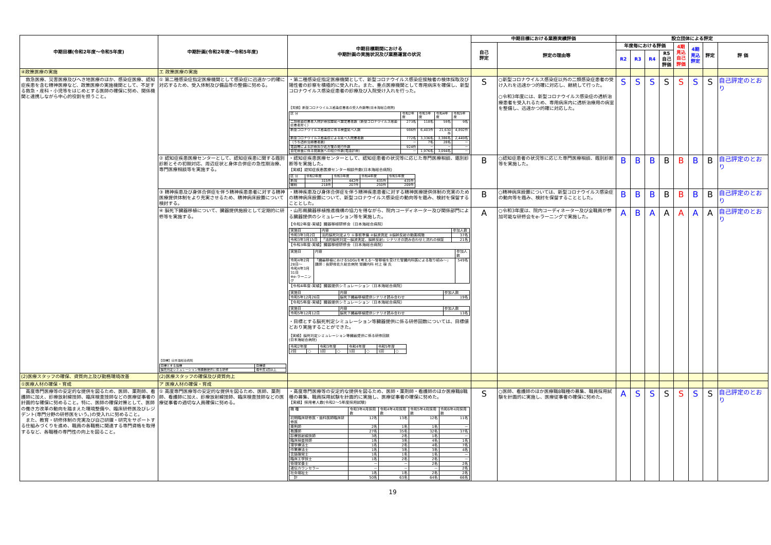| 中期目標(令和2年度～令和5年度) | 中期計画(令和2年度～令和5年度) | 中期目標期間における 中期計画の実施状況及び業務運営の状況 | 中期目標における業務実績評価 | | 設立団体による評定 | | | | | | | |
| --- | --- | --- | --- | --- | --- | --- | --- | --- | --- | --- | --- | --- |
| | | | 自己 評定 | 評定の理由等 | 年度毎における評価 | | | | 4期 見込 自己 評価 | 4期 見込 評定 | 評定 | 評 価 |
| | | | | | R2 | R3 | R4 | R5 自己 評価 | | | | |
| ④政策医療の実施 | エ 政策医療の実施 | | | | | | | | | | | |
| 救急医療、災害医療及びへき地医療のほか、感染症医療、認知症疾患を含む精神医療など、政策医療の実施機関として、不足する救急・産科・小児等をはじめとする医師の確保に努め、関係機関と連携しながら中心的役割を担うこと。 | ① 第二種感染症指定医療機関として感染症に迅速かつ的確に対応するため、受入体制及び備品等の整備に努める。 | ・第二種感染症指定医療機関として、新型コロナウイルス感染症接触者の検体採取及び陽性者の診察を積極的に受入れた。また、重点医療機関として専用病床を確保し、新型コロナウイルス感染症患者の診療及び入院受け入れを行った。 【実績】新型コロナウイルス感染症患者の受入件数等(日本海総合病院) / 区 分 / 令和2年度 / 令和3年度 / 令和4年度 / 令和5年度 / / 二類感染症患者入院診療加算延べ算定患者数（新型コロナウイルス感染症患者除く） / 273名 / 118名 / 59名 / 9名 / / 新型コロナウイルス感染症に係る検査延べ人数 / 986件 / 6,403件 / 21,630件 / 4,892件 / / 新型コロナウイルス感染症による延べ入院患者数 / 772名 / 3,336名 / 3,386名 / 2,449名 / / （うち透析治療患者数） / － / 7名 / 28名 / － / / 電話等による診療及び処方箋の発行件数 / 924件 / － / － / － / / 自宅療養に係る開業医への紹介件数(電話診療) / － / 1,976名 / 3,094名 / － / | S | ○新型コロナウイルス感染症以外の二類感染症患者の受け入れを迅速かつ的確に対応し、継続して行った。 ○令和3年度には、新型コロナウイルス感染症の透析治療患者を受入れるため、専用病床内に透析治療用の病室を整備し、迅速かつ的確に対応した。 | S | S | S | S | S | S | S | 自己評定のとおり |
| | ② 認知症疾患医療センターとして、認知症疾患に関する鑑別診断とその初期対応、周辺症状と身体合併症の急性期治療、専門医療相談等を実施する。 | ・認知症疾患医療センターとして、認知症患者の状況等に応じた専門医療相談、鑑別診断等を実施した。 【実績】認知症疾患医療センター相談件数(日本海総合病院) / 区 分 / 令和2年度 / 令和3年度 / 令和4年度 / 令和5年度 / / 新規 / 315件 / 442件 / 435件 / 435件 / / 継続 / 218件 / 207件 / 250件 / 209件 / | B | ○認知症患者の状況等に応じた専門医療相談、鑑別診断等を実施した。 | B | B | B | B | B | B | B | 自己評定のとおり |
| | ③ 精神疾患及び身体合併症を伴う精神疾患患者に対する精神医療提供体制をより充実させるため、精神病床設置について検討する。 | ・精神疾患及び身体合併症を伴う精神疾患患者に対する精神医療提供体制の充実のための精神病床設置について、新型コロナウイルス感染症の動向等を鑑み、検討を保留することとした。 | B | ○精神病床設置については、新型コロナウイルス感染症の動向等を鑑み、検討を保留することとした。 | B | B | B | B | B | B | B | 自己評定のとおり |
| | ④ 脳死下臓器移植について、臓器提供施設として定期的に研修等を実施する。 【目標】日本海総合病院 / 目標とする指標 / 目標値 / / 脳死判定シミュレーション等臓器提供に係る研修 / 毎年度1回以上 / | ・山形県臓器移植推進機構の協力を得ながら、院内コーディネーター及び関係部門による臓器提供のシミュレーション等を実施した。 【令和2年度-実績】臓器移植研修会（日本海総合病院） / 実施日 / 内容 / 参加人数 / / 令和3年3月2日 / 法的脳死判定より ①事前準備 ②脳波測定 ③脳幹反射の動画視聴 / 37名 / / 令和3年3月15日 / 「法的脳死判定～脳波測定、脳幹反射」シナリオの読み合わせと流れの検証 / 21名 / 【令和3年度-実績】臓器移植研修会（日本海総合病院） / 実施日 / 内容 / 参加人数 / / 令和4年2月28日～ 令和4年3月31日 ※e-ラーニング / 「臓器移植におけるSDGsを考える～腎移植を受けた腎臓内科医による取り組み～」講師：長野県佐久総合病院 腎臓内科 村上 穣 氏 / 549名 / 【令和4年度-実績】臓器提供シミュレーション（日本海総合病院） / 実施日 / 内容 / 参加人数 / / 令和5年12月26日 / 脳死下臓器移植提供シナリオ読み合わせ / 19名 / 【令和5年度-実績】臓器提供シミュレーション（日本海総合病院） / 実施日 / 内容 / 参加人数 / / 令和5年12月12日 / 脳死下臓器移植提供シナリオ読み合わせ / 13名 / ・目標とする脳死判定シミュレーション等臓器提供に係る研修回数については、目標値どおり実施することができた。 【実績】脳死判定シミュレーション等臓器提供に係る研修回数 (日本海総合病院) / 令和2年度 / / 令和3年度 / / 令和4年度 / / 令和5年度 / / / 2回 / ○ / 1回 / ○ / 1回 / ○ / 1回 / ○ / | A | ○令和3年度は、院内コーディネーター及び全職員が参加可能な研修会をe-ラーニングで実施した。 | A | B | A | A | A | A | A | 自己評定のとおり |
| (2)医療スタッフの確保、資質向上及び勤務環境改善 | (2)医療スタッフの確保及び資質向上 | | | | | | | | | | | |
| ①医療人材の確保・育成 | ア 医療人材の確保・育成 | | | | | | | | | | | |
| 高度専門医療等の安定的な提供を図るため、医師、薬剤師、看護師に加え、診療放射線技師、臨床検査技師などの医療従事者の計画的な確保に努めること。特に、医師の確保対策として、医師の働き方改革の動向を踏まえた環境整備や、臨床研修医及びレジデント(専門分野の研修医をいう。)の受入れに努めること。 また、教育・研修体制の充実及び自己研鑚・研究をサポートする仕組みづくりを進め、職員の各職務に関連する専門資格を取得するなど、各職種の専門性の向上を図ること。 | ① 高度専門医療等の安定的な提供を図るため、医師、薬剤師、看護師に加え、診療放射線技師、臨床検査技師などの医療従事者の適切な人員確保に努める。 | ・高度専門医療等の安定的な提供を図るため、医師・薬剤師・看護師のほか医療職8職種の募集、職員採用試験を計画的に実施し、医療従事者の確保に努めた。 【実績】採用者人数(令和2～5年度採用試験) / 職 種 / 令和3年4月採用数 / 令和4年4月採用数 / 令和5年4月採用数 / 令和6年4月採用数 / / 初期臨床研修医・歯科医師臨床研修医 / 12名 / 13名 / 12名 / 11名 / / 薬剤師 / 2名 / 1名 / 1名 / － / / 看護師 / 27名 / 35名 / 32名 / 37名 / / 診療放射線技師 / 3名 / 2名 / 1名 / － / / 臨床検査技師 / 1名 / 3名 / 4名 / 1名 / / 理学療法士 / 1名 / 2名 / 4名 / 7名 / / 作業療法士 / 1名 / 3名 / 3名 / 4名 / / 言語聴覚士 / 1名 / 1名 / 1名 / － / / 臨床工学技士 / 1名 / 2名 / 2名 / － / / 管理栄養士 / － / － / 2名 / 2名 / / 遺伝カウンセラー / － / － / － / 2名 / / 社会福祉士 / 1名 / 1名 / 2名 / 2名 / / 計 / 50名 / 63名 / 64名 / 66名 / | S | ○医師、看護師のほか医療職8職種の募集、職員採用試験を計画的に実施し、医療従事者の確保に努めた。 | A | S | S | S | S | S | S | 自己評定のとおり |
19